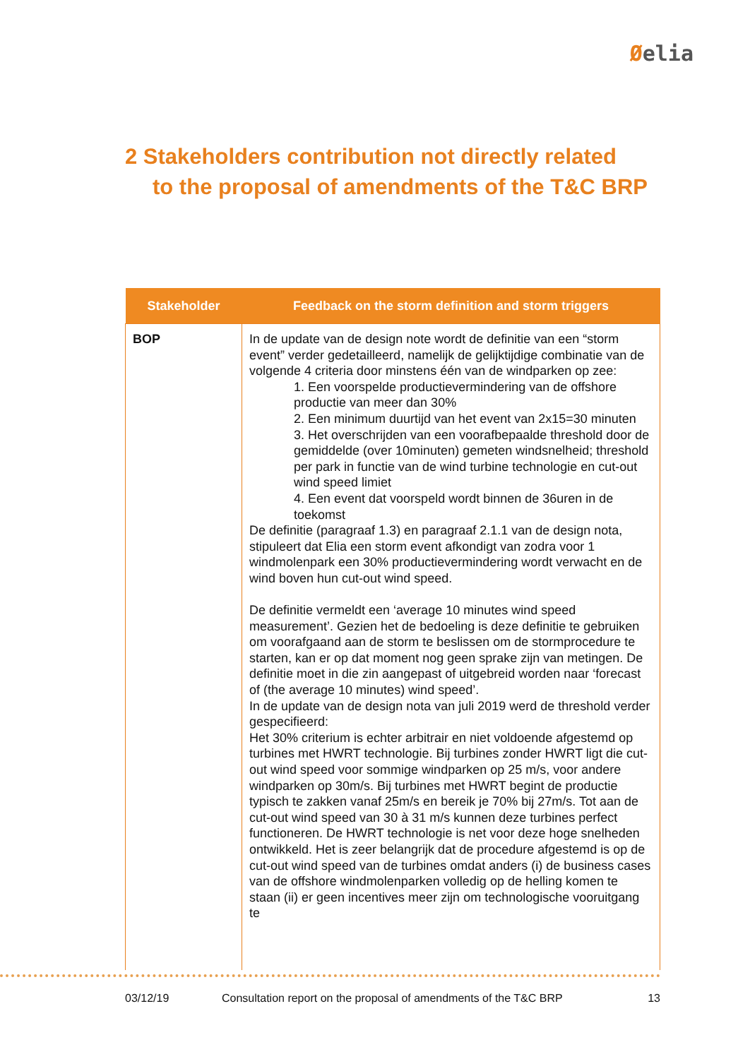Øelia
2 Stakeholders contribution not directly related
to the proposal of amendments of the T&C BRP
| Stakeholder | Feedback on the storm definition and storm triggers |
| --- | --- |
| BOP | In de update van de design note wordt de definitie van een “storm event” verder gedetailleerd, namelijk de gelijktijdige combinatie van de volgende 4 criteria door minstens één van de windparken op zee: 1. Een voorspelde productievermindering van de offshore productie van meer dan 30% 2. Een minimum duurtijd van het event van 2x15=30 minuten 3. Het overschrijden van een voorafbepaalde threshold door de gemiddelde (over 10minuten) gemeten windsnelheid; threshold per park in functie van de wind turbine technologie en cut-out wind speed limiet 4. Een event dat voorspeld wordt binnen de 36uren in de toekomst De definitie (paragraaf 1.3) en paragraaf 2.1.1 van de design nota, stipuleert dat Elia een storm event afkondigt van zodra voor 1 windmolenpark een 30% productievermindering wordt verwacht en de wind boven hun cut-out wind speed. De definitie vermeldt een ‘average 10 minutes wind speed measurement’. Gezien het de bedoeling is deze definitie te gebruiken om voorafgaand aan de storm te beslissen om de stormprocedure te starten, kan er op dat moment nog geen sprake zijn van metingen. De definitie moet in die zin aangepast of uitgebreid worden naar ‘forecast of (the average 10 minutes) wind speed’. In de update van de design nota van juli 2019 werd de threshold verder gespecifieerd: Het 30% criterium is echter arbitrair en niet voldoende afgestemd op turbines met HWRT technologie. Bij turbines zonder HWRT ligt die cut-out wind speed voor sommige windparken op 25 m/s, voor andere windparken op 30m/s. Bij turbines met HWRT begint de productie typisch te zakken vanaf 25m/s en bereik je 70% bij 27m/s. Tot aan de cut-out wind speed van 30 à 31 m/s kunnen deze turbines perfect functioneren. De HWRT technologie is net voor deze hoge snelheden ontwikkeld. Het is zeer belangrijk dat de procedure afgestemd is op de cut-out wind speed van de turbines omdat anders (i) de business cases van de offshore windmolenparken volledig op de helling komen te staan (ii) er geen incentives meer zijn om technologische vooruitgang te |
03/12/19 Consultation report on the proposal of amendments of the T&C BRP 13